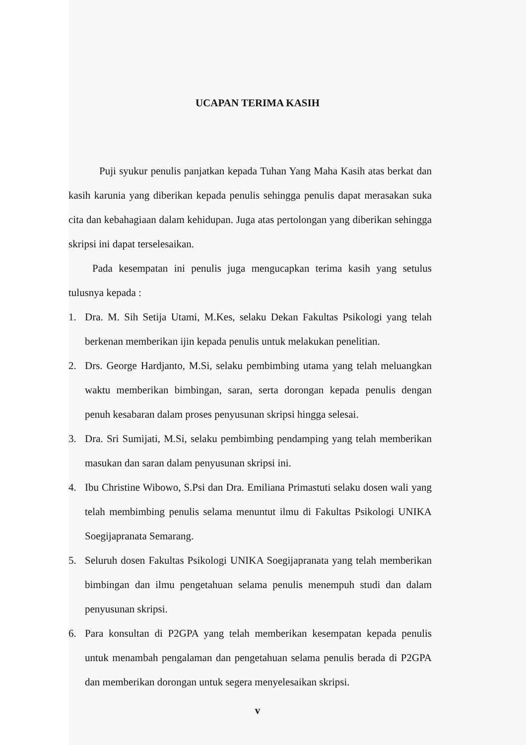UCAPAN TERIMA KASIH
Puji syukur penulis panjatkan kepada Tuhan Yang Maha Kasih atas berkat dan kasih karunia yang diberikan kepada penulis sehingga penulis dapat merasakan suka cita dan kebahagiaan dalam kehidupan. Juga atas pertolongan yang diberikan sehingga skripsi ini dapat terselesaikan.
Pada kesempatan ini penulis juga mengucapkan terima kasih yang setulus tulusnya kepada :
1. Dra. M. Sih Setija Utami, M.Kes, selaku Dekan Fakultas Psikologi yang telah berkenan memberikan ijin kepada penulis untuk melakukan penelitian.
2. Drs. George Hardjanto, M.Si, selaku pembimbing utama yang telah meluangkan waktu memberikan bimbingan, saran, serta dorongan kepada penulis dengan penuh kesabaran dalam proses penyusunan skripsi hingga selesai.
3. Dra. Sri Sumijati, M.Si, selaku pembimbing pendamping yang telah memberikan masukan dan saran dalam penyusunan skripsi ini.
4. Ibu Christine Wibowo, S.Psi dan Dra. Emiliana Primastuti selaku dosen wali yang telah membimbing penulis selama menuntut ilmu di Fakultas Psikologi UNIKA Soegijapranata Semarang.
5. Seluruh dosen Fakultas Psikologi UNIKA Soegijapranata yang telah memberikan bimbingan dan ilmu pengetahuan selama penulis menempuh studi dan dalam penyusunan skripsi.
6. Para konsultan di P2GPA yang telah memberikan kesempatan kepada penulis untuk menambah pengalaman dan pengetahuan selama penulis berada di P2GPA dan memberikan dorongan untuk segera menyelesaikan skripsi.
v